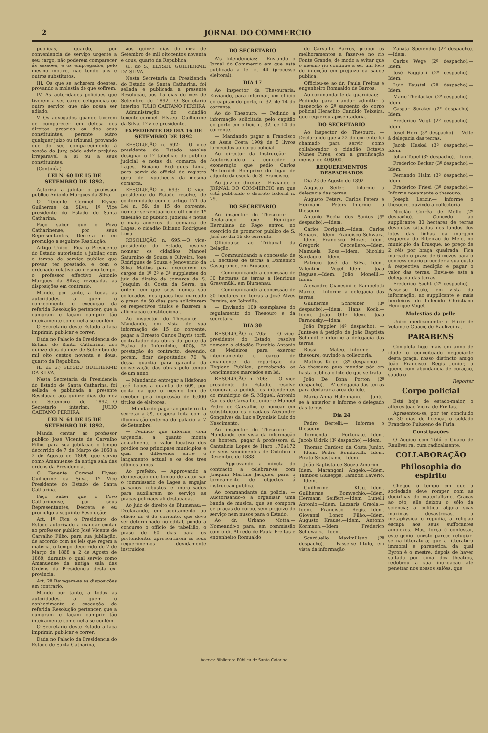2 JORNAL DO COMMERCIO
publicas, quando, por conveniencia de serviço urgente a seu cargo, não poderem comparecer ás sessões, e os empregados, pelo mesmo motivo, não tendo uns e outros substitutos.
III. Os que se acharem doentes, provando a molestia de que soffrem.
IV. As autoridades policiaes que tiverem a seu cargo deligencias ou outro serviço que não possa ser adiado.
V. Os advogados quando tiverem de comparecer em defesa dos direitos proprios ou dos seus constituintes, perante outro qualquer juizo ou tribunal, provando que do seu comparecimento á sessão do Jury, póde advir prejuizo irreparavel a si ou a seus constituintes.
(Continúa)
LEI N. 60 DE 15 DE SETEMBRO DE 1892.
Autoriza a jubilar o professor publico Antonio Marques da Silva.
O Tenente Coronel Elyseu Guilherme da Silva, 1º Vice presidente do Estado de Santa Catharina.
Faço saber que o Povo Catharinense, por seus Representantes, Decreta e eu promulgo a seguinte Resolução:
Artigo Unico.—Fica o Presidente do Estado autorisado a jubilar, com o tempo de serviço publico que provar ter prestado, e com o ordenado relativo ao mesmo tempo, o professor effectivo Antonio Marques da Silva; revogadas as disposições em contrario.
Mando, por tanto, a todas as autoridades, a quem o conhecimento e execução da referida Resolução pertencer, que a cumpram e façam cumprir tão inteiramente como nella se contém.
O Secretario deste Estado a faça imprimir, publicar e correr.
Dada no Palacio da Presidencia do Estado de Santa Catharina, aos quinze dias do mez de Setembro de mil oito centos noventa e dous, quarto da Republica.
(L. do S.) ELYSEU GUILHERME DA SILVA.
Nesta Secretaria da Presidencia do Estado de Santa Catharina, foi sellada e publicada a presente Resolução aos quinze dias do mez de Setembro de 1892.—O Secretario interino, JULIO CAETANO PEREIRA.
LEI N. 61 DE 15 DE SETEMBRO DE 1892.
Manda contar ao professor publico José Vicente de Carvalho Filho, para sua jubilação o tempo decorrido de 7 de Março de 1868 a 2 de Agosto de 1869, que servio como Amanuense da antiga sala das ordens da Presidencia.
O Tenente Coronel Elyseu Guilherme da Silva, 1º Vice Presidente do Estado de Santa Catharina.
Faço saber que o Povo Catharinense, por seus Representantes, Decreta e eu promulgo a seguinte Resolução:
Art. 1º Fica o Presidente do Estado autorisado a mandar contar ao professor publico José Vicente de Carvalho Filho, para sua jubilação, de accordo com as leis que regem a materia, o tempo decorrido de 7 de Março de 1868 a 2 de Agosto de 1869, durante o qual servio como Amanuense da antiga sala das Ordens da Presidencia desta ex-provincia.
Art. 2º Revogam-se as disposições em contrario.
Mando por tanto, a todas as autoridades, a quem o conhecimento e execução da referida Resolução pertencer, que a cumpram e façam cumprir tão inteiramente como nella se contém.
O Secretario deste Estado a faça imprimir, publicar e correr.
Dada no Palacio da Presidencia do Estado de Santa Catharina,
aos quinze dias do mez de Setembro de mil oitocentos noventa e dous, quarto da Republica.
(L. do S.) ELYSEU GUILHERME DA SILVA.
Nesta Secretaria da Presidencia do Estado de Santa Catharina, foi sellada e publicada a presente Resolução, aos 15 dias do mez de Setembro de 1892.—O Secretario interino, JULIO CAETANO PEREIRA
Administração do cidadão tenente-coronel Elyseu Guilherme da Silva, 1º vice-presidente.
EXPEDIENTE DO DIA 16 DE SETEMBRO DE 1892
RESOLUÇÃO n. 692:— O vice presidente do Estado resolve designar o 1º tabellião do publico judicial e notas da comarca de Lages, Bibiano Rodrigues Lima, para servir de official do registro geral de hypothecas da mesma comarca.
RESOLUÇÃO n. 693:— O vice-presidente do Estado resolve, de conformidade com o artigo 171 da Lei n. 59, de 15 do corrente, nomear serventuario do officio de 1º tabellião do publico, judicial e notas e mais annexos da comarca de Lages, o cidadão Bibiano Rodrigues Lima.
RESOLUÇÃO n. 695:—O vice-presidente do Estado, resolve nomear os cidadãos Manoel Saturnino de Souza e Oliveira, José Rodrigues de Souza e Jenovencio da Silva Mattos para exercerem os cargos de 1º 2º e 3º supplentes do juiz de direito da comarca de S. Joaquim da Costa da Serra, na ordem em que seus nomes são collocados, nos quaes fica marcado o praso de 60 dias para solicitarem os respectivos titulos e fazerem a affirmação constitucional.
Ao inspector do Thesouro: —Mandando, em vista de sua informação de 15 do corrente, pagar a Ernesto Carlos Bayris torff, contratador das obras da ponte da Estiva do Inferninho, 400$, 2ª prestação do contracto, devendo, porém, ficar depositados 70 % dessa quantia para garantia da conservação das obras pelo tempo de um anno.
— Mandando entregar a Ildefonso José Lopes a quantia de 60$, por conta da que o mesmo tem de receber pela impressão de 6.000 titulos de eleitores.
— Mandando pagar ao porteiro da secretaria 5$, despeza feita com a illuminação externa do palacio a 7 de Setembro.
— Pedindo que informe, com urgencia, a quanto monta actualmente o valor locativo dos predios nos principaes municipios e qual a differença entre o lançamento actual e os dos tres ultimos annos.
Ao prefeito: — Approvando a deliberação que tomou de autorisar o commissario de Lages a engajar paisanos robustos e moralisados para auxiliarem no serviço as praças policiaes ali destacadas.
Ao juiz de direito de Blumenau:— Declarando, em additamento ao officio de 6 do corrente, que deve ser determinado no edital, pondo a concurso o officio de tabellião, o praso de 60 dias para os pretendentes apresentarem os seus requerimentos devidamente instruidos.
DO SECRETARIO
A's Intendencias:— Enviando o Jornal do Commercio em que está publicada a lei n. 44 (processo eleitoral).
DIA 17
Ao inspector da Thesouraria: Enviando, para informar, um officio do capitão do porto, n. 32, de 14 do corrente.
Ao do Thesouro: — Pedindo a informação solicitada pelo capitão do porto em officio n. 32, de 14 do corrente.
— Mandando pagar a Francisco de Assis Costa 190$ de 5 livros fornecidos ao corpo policial.
Ao director da Instrucção: — Auctorisando-o a conceder a exoneração que pedio Carlos Metternich Bompeixe do logar de adjunto da escola de S. Francisco.
Ao juiz de direito:— Enviando o JORNAL DO COMMERCIO em que está publicado o decreto federal n. 79.
DO SECRETARIO
Ao inspector do Thesouro: — Declarando que Henrique Herculano do Rego entrou no exercicio de promotor publico de S. José no dia 15 do corrente.
Officiou-se ao Tribunal da Relação.
— Communicando a concessão de 30 hectares de terras a Domenico Casagrande, em Brusque.
— Communicando a concessão de 30 hectares de terras a Henrique Gresvmükl, em Blumenau.
— Communicando a concessão de 30 hectares de terras a José Alves Pereira, em Joinville.
— Enviando 100 exemplares do regulamento do Thesouro e da secretaria.
DIA 30
RESOLUÇÃO n. 705: — O vice-presidente do Estado, resolve nomear o cidadão Euzebio Antonio de Medeiros para exercer interinamente o cargo de amanuense da repartição da Hygiene Publica, percebendo os vencimentos marcados em lei.
RESOLUÇÃO n. 706: — O vice presidente do Estado, resolve exonerar, a pedido, os intendentes do municipio de S. Miguel, Antonio Carlos de Carvalho Junior e Manoel Pedro de Carvalho, e nomear em substituição os cidadãos Alexandre Gonçalves da Luz e Dyonisio Luiz do Nascimento.
Ao inspector do Thesouro: — Mandando, em vista da informação de hontem, pagar á professora d. Cantalicia Lopes de Haro 176$172 de seus vencimentos de Outubro a Dezembro de 1888.
— Approvando a minuta do contracto a celebrar-se com Joaquim Martins Jacques, para o torneamento de objectos á instrucção publica.
Ao commandante da policia: — Auctorisando-o a organisar uma banda de musica, que se comporá de praças do corpo, sem prejuizo do serviço nem nusos para o Estado.
Ao dr. Urbano Motta.—Nomeando-o para, em commissão com o dr. Alfredo de Paula Freitas e engenheiro Romualdo
de Carvalho Barros, propor os melhoramentos a fazer-se no rio Fonte Grande, de modo a evitar que o mesmo rio continue a ser um foco de infecção em prejuizo da saude publica.
Officiou-se ao dr. Paula Freitas e engenheiro Romualdo de Barros.
Ao commandante da guarnição: — Pedindo para mandar admittir á inspecção o 2º sargento do corpo policial Heraclito Candido Teixeira, que requereu aposentadoria.
DO SECRETARIO
Ao inspector do Thesouro: — Declarando que a 22 do corrente foi chamado para servir como collaborador o cidadão Octavio Nunes Pires, com a gratificação mensal de 40$000.
REQUERIMENTOS DESPACHADOS
Dia 23 de Agosto de 1892
Augusto Seiler.— Informe a delegacia das terras.
Augusto Peters, Carlos Peters e Hermann Peters.—Informe o thesouro.
Antonio Rocha dos Santos (3º despacho).—Idem.
Carlos Dorigath.—Idem. Carlos Renaux.—Idem. Francisco Schwarz.—Idem. Francisco Mozer.—Idem. Gregorio Ceccellero.—Idem. Mamuela Rosa.—Idem. Nicoláu Sardagno.—Idem.
Patricio José da Silva.—Idem. Valentim Vogel.—Idem. João Reguse.—Idem. João Monelli.—Idem.
Alexandro Gianesini e Rampelotti Marco.— Informe a delegacia das terras.
Guilherme Schreiber (3º despacho).—Idem. Hans Kock.—Idem. João Offe.—Idem. João Farnousky.—Idem.
João Peppler (4º despacho). —Junte-se á petição de João Baptista Schmidt e informe a delegacia das terras.
Rossi Mateo.—Informe o thesouro, ouvindo a collectoria.
Mathias Kriger (3º despacho) — Ao thesouro para mandar pôr em hasta publica o lote de que se trata.
João De Bona Porton (2º despacho).— A' delegacia das terras para declarar a area do lote.
Maria Anna Hofelmann. — Junte-se á anterior e informe o delegado das terras.
Dia 24
Pedro Bertelli.— Informe o thesouro.
Tormenda Fortunate.—Idem. Jacob Uldrik (3º despacho).—Idem.
Thomaz Cardoso da Costa Junior.—Idem. Pedro Bondavalli.—Idem. Pirato Sebastiano.—Idem.
João Baptista de Souza Amorim.—Idem. Marangoni Angelo.—Idem. Tambosi Giuseppe, Tambosi Laverio.—Idem.
Guilherme Klug.—Idem. Guilherme Bomvechio.—Idem. Hermann Seiffert.—Idem. Lunelli Antonio.—Idem. Lazzaris Orsola.—Idem. Francisco Regis.—Idem. Giovanni Longo Filho.—Idem. Augusto Krause.—Idem. Antonio Kormann.—Idem. Frederico Schuwarz.—Idem.
Scarduello Maximiliano (2º despacho). — Passe-se titulo, em vista da informação
Zanata Sperendio (2º despacho).—Idem.
Carlos Wege (2º despacho).—Idem.
José Faggiani (2º despacho).—Idem.
Luiz Feustel (2º despacho).—Idem.
Marie Theilacker (2º despacho).—Idem.
Gaspar Scraker (2º despacho)—Idem.
Frederico Voigt (2º despacho).—Idem.
Josef Herr (3º despacho).— Volte á delegacia das terras.
Jacob Haskel (3º despacho).—Idem.
Johan Topel (3º despacho).—Idem.
Frederico Becker (3º despacho).—Idem.
Fernando Halm (3º despacho).—Idem.
Fraderico Friesi (3º despacho).— Informe novamente o thesouro.
Joseph Lenzir.— Informe o thesouro, ouvindo a collectoria.
Nicoláo Corrêa de Mello (2º despacho).— Concedo ao supplicante 30 hectares de terras devolutas situadas nos fundos dos lotes das linhas da margem esquerda do Ribeirão do Meio, no municipio da Brusque, ao preço de 2 réis por braça quadrada. Fica marcado o praso de 6 mezes para o concessionario proceder a sua custa á respectiva medição e pagar o valor das terras. Envie-se este á delegacia das terras.
Frederico Sacht (2º despacho).—Passe-se titulo, em vista da informação, ao supplicante e mais herdeiros do fallecido Christiano Henrique Vogel.
Molestias da pelle
Unico medicamento: o Elixir de Velame e Guaco, de Raulivei ra.
PARABENS
Completa hoje mais um anno de idade o conceituado negociante desta praça, nosso distincto amigo João Francisco Regis Junior, a quem, com abundancia de coração, saudo o
Reporter
Corpo policial
Está hoje de estado-maior, o alferes João Vieira de Freitas.
Apresentou-se, por ter concluido os 30 dias de licença, o soldado Francisco Puluceno de Faria.
Constipações
O Augico com Tolú e Guaco de Raulivei ra, cura radicalmente.
COLLABORAÇÃO
Philosophia do espirito
Chegou o tempo em que a sociedade deve romper com as doutrinas do materialismo. Graças ao céo, elle deixou o sólo da sciencia; a politica abjura suas maximas desastrosas, a metaphysica o repudia, a religião escapa aos seus suffocantes amplexos. Mas, força é confessar, este genio funesto parece refugiar-se na litteratura; que a litteratura immoral e phrenetica, da qual Byron é o mestre, depois de haver saltado por cima dos theatros, redobrou a sua inundação até penetrar nos nossos salões, que
Acervo: Biblioteca Pública de Santa Catarina